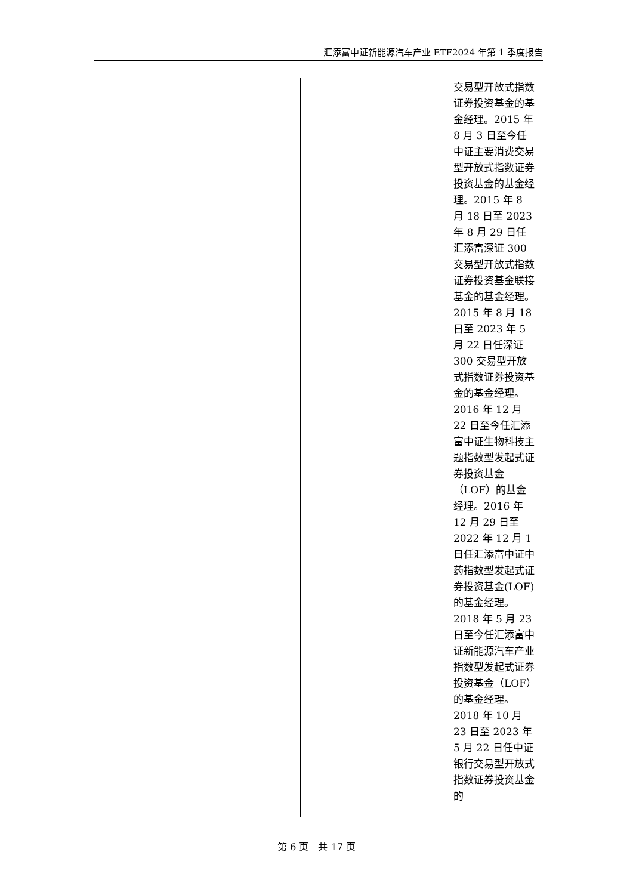汇添富中证新能源汽车产业 ETF2024 年第 1 季度报告
| | | | | | 交易型开放式指数证券投资基金的基金经理。2015 年 8 月 3 日至今任中证主要消费交易型开放式指数证券投资基金的基金经理。2015 年 8 月 18 日至 2023 年 8 月 29 日任汇添富深证 300 交易型开放式指数证券投资基金联接基金的基金经理。2015 年 8 月 18 日至 2023 年 5 月 22 日任深证 300 交易型开放式指数证券投资基金的基金经理。2016 年 12 月 22 日至今任汇添富中证生物科技主题指数型发起式证券投资基金（LOF）的基金经理。2016 年 12 月 29 日至 2022 年 12 月 1 日任汇添富中证中药指数型发起式证券投资基金(LOF)的基金经理。2018 年 5 月 23 日至今任汇添富中证新能源汽车产业指数型发起式证券投资基金（LOF）的基金经理。2018 年 10 月 23 日至 2023 年 5 月 22 日任中证银行交易型开放式指数证券投资基金的 |
第 6 页　共 17 页